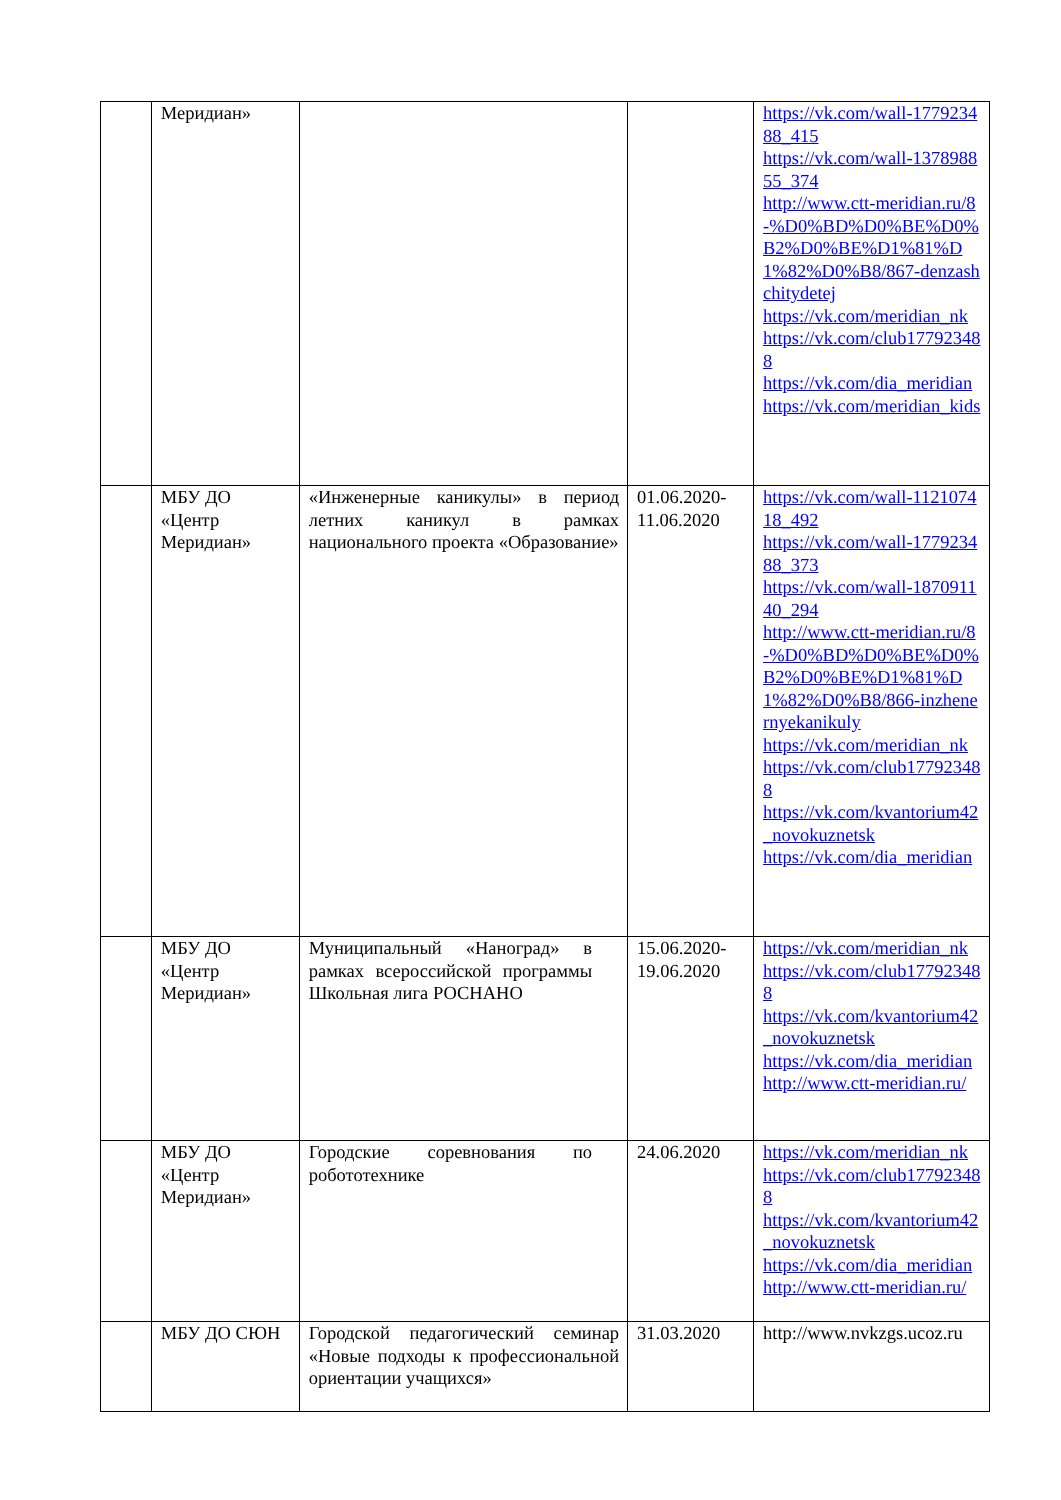| | Меридиан» | | | https://vk.com/wall-177923488_415 https://vk.com/wall-137898855_374 http://www.ctt-meridian.ru/8-%D0%BD%D0%BE%D0%B2%D0%BE%D1%81%D1%82%D0%B8/867-denzashchitydetej https://vk.com/meridian_nk https://vk.com/club177923488 https://vk.com/dia_meridian https://vk.com/meridian_kids |
| | МБУ ДО «Центр Меридиан» | «Инженерные каникулы» в период летних каникул в рамках национального проекта «Образование» | 01.06.2020-11.06.2020 | https://vk.com/wall-112107418_492 https://vk.com/wall-177923488_373 https://vk.com/wall-187091140_294 http://www.ctt-meridian.ru/8-%D0%BD%D0%BE%D0%B2%D0%BE%D1%81%D1%82%D0%B8/866-inzhenernyekanikuly https://vk.com/meridian_nk https://vk.com/club177923488 https://vk.com/kvantorium42_novokuznetsk https://vk.com/dia_meridian |
| | МБУ ДО «Центр Меридиан» | Муниципальный «Наноград» в рамках всероссийской программы Школьная лига РОСНАНО | 15.06.2020-19.06.2020 | https://vk.com/meridian_nk https://vk.com/club177923488 https://vk.com/kvantorium42_novokuznetsk https://vk.com/dia_meridian http://www.ctt-meridian.ru/ |
| | МБУ ДО «Центр Меридиан» | Городские соревнования по робототехнике | 24.06.2020 | https://vk.com/meridian_nk https://vk.com/club177923488 https://vk.com/kvantorium42_novokuznetsk https://vk.com/dia_meridian http://www.ctt-meridian.ru/ |
| | МБУ ДО СЮН | Городской педагогический семинар «Новые подходы к профессиональной ориентации учащихся» | 31.03.2020 | http://www.nvkzgs.ucoz.ru |